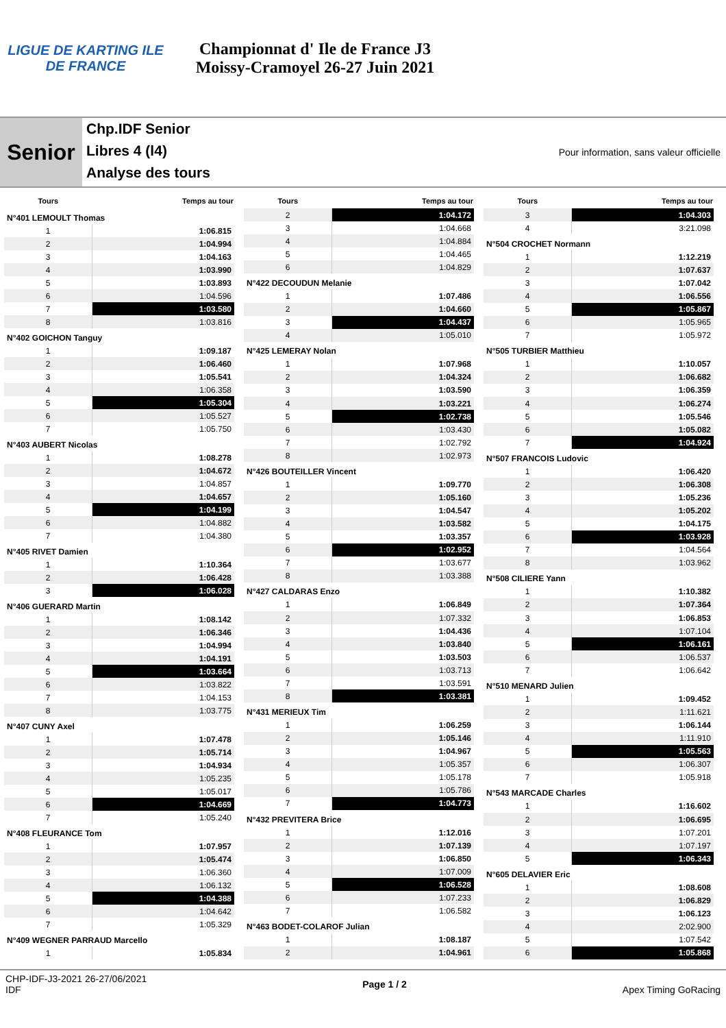LIGUE DE KARTING ILE DE FRANCE
Championnat d' Ile de France J3
Moissy-Cramoyel 26-27 Juin 2021
Senior
Chp.IDF Senior
Libres 4 (l4)
Analyse des tours
Pour information, sans valeur officielle
| Tours | Temps au tour |
| --- | --- |
| N°401 LEMOULT Thomas | |
| 1 | 1:06.815 |
| 2 | 1:04.994 |
| 3 | 1:04.163 |
| 4 | 1:03.990 |
| 5 | 1:03.893 |
| 6 | 1:04.596 |
| 7 | 1:03.580 |
| 8 | 1:03.816 |
| N°402 GOICHON Tanguy | |
| 1 | 1:09.187 |
| 2 | 1:06.460 |
| 3 | 1:05.541 |
| 4 | 1:06.358 |
| 5 | 1:05.304 |
| 6 | 1:05.527 |
| 7 | 1:05.750 |
| N°403 AUBERT Nicolas | |
| 1 | 1:08.278 |
| 2 | 1:04.672 |
| 3 | 1:04.857 |
| 4 | 1:04.657 |
| 5 | 1:04.199 |
| 6 | 1:04.882 |
| 7 | 1:04.380 |
| N°405 RIVET Damien | |
| 1 | 1:10.364 |
| 2 | 1:06.428 |
| 3 | 1:06.028 |
| N°406 GUERARD Martin | |
| 1 | 1:08.142 |
| 2 | 1:06.346 |
| 3 | 1:04.994 |
| 4 | 1:04.191 |
| 5 | 1:03.664 |
| 6 | 1:03.822 |
| 7 | 1:04.153 |
| 8 | 1:03.775 |
| N°407 CUNY Axel | |
| 1 | 1:07.478 |
| 2 | 1:05.714 |
| 3 | 1:04.934 |
| 4 | 1:05.235 |
| 5 | 1:05.017 |
| 6 | 1:04.669 |
| 7 | 1:05.240 |
| N°408 FLEURANCE Tom | |
| 1 | 1:07.957 |
| 2 | 1:05.474 |
| 3 | 1:06.360 |
| 4 | 1:06.132 |
| 5 | 1:04.388 |
| 6 | 1:04.642 |
| 7 | 1:05.329 |
| N°409 WEGNER PARRAUD Marcello | |
| 1 | 1:05.834 |
| Tours | Temps au tour |
| --- | --- |
| 2 | 1:04.172 |
| 3 | 1:04.668 |
| 4 | 1:04.884 |
| 5 | 1:04.465 |
| 6 | 1:04.829 |
| N°422 DECOUDUN Melanie | |
| 1 | 1:07.486 |
| 2 | 1:04.660 |
| 3 | 1:04.437 |
| 4 | 1:05.010 |
| N°425 LEMERAY Nolan | |
| 1 | 1:07.968 |
| 2 | 1:04.324 |
| 3 | 1:03.590 |
| 4 | 1:03.221 |
| 5 | 1:02.738 |
| 6 | 1:03.430 |
| 7 | 1:02.792 |
| 8 | 1:02.973 |
| N°426 BOUTEILLER Vincent | |
| 1 | 1:09.770 |
| 2 | 1:05.160 |
| 3 | 1:04.547 |
| 4 | 1:03.582 |
| 5 | 1:03.357 |
| 6 | 1:02.952 |
| 7 | 1:03.677 |
| 8 | 1:03.388 |
| N°427 CALDARAS Enzo | |
| 1 | 1:06.849 |
| 2 | 1:07.332 |
| 3 | 1:04.436 |
| 4 | 1:03.840 |
| 5 | 1:03.503 |
| 6 | 1:03.713 |
| 7 | 1:03.591 |
| 8 | 1:03.381 |
| N°431 MERIEUX Tim | |
| 1 | 1:06.259 |
| 2 | 1:05.146 |
| 3 | 1:04.967 |
| 4 | 1:05.357 |
| 5 | 1:05.178 |
| 6 | 1:05.786 |
| 7 | 1:04.773 |
| N°432 PREVITERA Brice | |
| 1 | 1:12.016 |
| 2 | 1:07.139 |
| 3 | 1:06.850 |
| 4 | 1:07.009 |
| 5 | 1:06.528 |
| 6 | 1:07.233 |
| 7 | 1:06.582 |
| N°463 BODET-COLAROF Julian | |
| 1 | 1:08.187 |
| 2 | 1:04.961 |
| Tours | Temps au tour |
| --- | --- |
| 3 | 1:04.303 |
| 4 | 3:21.098 |
| N°504 CROCHET Normann | |
| 1 | 1:12.219 |
| 2 | 1:07.637 |
| 3 | 1:07.042 |
| 4 | 1:06.556 |
| 5 | 1:05.867 |
| 6 | 1:05.965 |
| 7 | 1:05.972 |
| N°505 TURBIER Matthieu | |
| 1 | 1:10.057 |
| 2 | 1:06.682 |
| 3 | 1:06.359 |
| 4 | 1:06.274 |
| 5 | 1:05.546 |
| 6 | 1:05.082 |
| 7 | 1:04.924 |
| N°507 FRANCOIS Ludovic | |
| 1 | 1:06.420 |
| 2 | 1:06.308 |
| 3 | 1:05.236 |
| 4 | 1:05.202 |
| 5 | 1:04.175 |
| 6 | 1:03.928 |
| 7 | 1:04.564 |
| 8 | 1:03.962 |
| N°508 CILIERE Yann | |
| 1 | 1:10.382 |
| 2 | 1:07.364 |
| 3 | 1:06.853 |
| 4 | 1:07.104 |
| 5 | 1:06.161 |
| 6 | 1:06.537 |
| 7 | 1:06.642 |
| N°510 MENARD Julien | |
| 1 | 1:09.452 |
| 2 | 1:11.621 |
| 3 | 1:06.144 |
| 4 | 1:11.910 |
| 5 | 1:05.563 |
| 6 | 1:06.307 |
| 7 | 1:05.918 |
| N°543 MARCADE Charles | |
| 1 | 1:16.602 |
| 2 | 1:06.695 |
| 3 | 1:07.201 |
| 4 | 1:07.197 |
| 5 | 1:06.343 |
| N°605 DELAVIER Eric | |
| 1 | 1:08.608 |
| 2 | 1:06.829 |
| 3 | 1:06.123 |
| 4 | 2:02.900 |
| 5 | 1:07.542 |
| 6 | 1:05.868 |
CHP-IDF-J3-2021 26-27/06/2021
IDF
Page 1 / 2 Apex Timing GoRacing